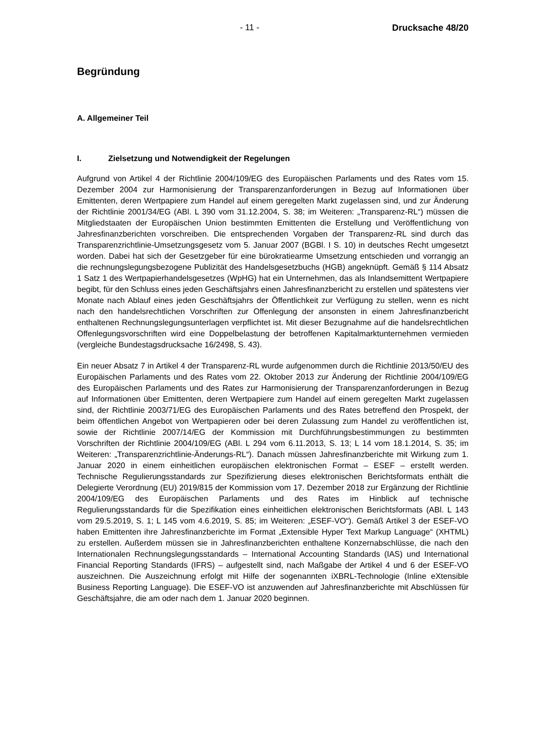- 11 - Drucksache 48/20
Begründung
A. Allgemeiner Teil
I. Zielsetzung und Notwendigkeit der Regelungen
Aufgrund von Artikel 4 der Richtlinie 2004/109/EG des Europäischen Parlaments und des Rates vom 15. Dezember 2004 zur Harmonisierung der Transparenzanforderungen in Bezug auf Informationen über Emittenten, deren Wertpapiere zum Handel auf einem geregelten Markt zugelassen sind, und zur Änderung der Richtlinie 2001/34/EG (ABl. L 390 vom 31.12.2004, S. 38; im Weiteren: „Transparenz-RL“) müssen die Mitgliedstaaten der Europäischen Union bestimmten Emittenten die Erstellung und Veröffentlichung von Jahresfinanzberichten vorschreiben. Die entsprechenden Vorgaben der Transparenz-RL sind durch das Transparenzrichtlinie-Umsetzungsgesetz vom 5. Januar 2007 (BGBl. I S. 10) in deutsches Recht umgesetzt worden. Dabei hat sich der Gesetzgeber für eine bürokratiearme Umsetzung entschieden und vorrangig an die rechnungslegungsbezogene Publizität des Handelsgesetzbuchs (HGB) angeknüpft. Gemäß § 114 Absatz 1 Satz 1 des Wertpapierhandelsgesetzes (WpHG) hat ein Unternehmen, das als Inlandsemittent Wertpapiere begibt, für den Schluss eines jeden Geschäftsjahrs einen Jahresfinanzbericht zu erstellen und spätestens vier Monate nach Ablauf eines jeden Geschäftsjahrs der Öffentlichkeit zur Verfügung zu stellen, wenn es nicht nach den handelsrechtlichen Vorschriften zur Offenlegung der ansonsten in einem Jahresfinanzbericht enthaltenen Rechnungslegungsunterlagen verpflichtet ist. Mit dieser Bezugnahme auf die handelsrechtlichen Offenlegungsvorschriften wird eine Doppelbelastung der betroffenen Kapitalmarktunternehmen vermieden (vergleiche Bundestagsdrucksache 16/2498, S. 43).
Ein neuer Absatz 7 in Artikel 4 der Transparenz-RL wurde aufgenommen durch die Richtlinie 2013/50/EU des Europäischen Parlaments und des Rates vom 22. Oktober 2013 zur Änderung der Richtlinie 2004/109/EG des Europäischen Parlaments und des Rates zur Harmonisierung der Transparenzanforderungen in Bezug auf Informationen über Emittenten, deren Wertpapiere zum Handel auf einem geregelten Markt zugelassen sind, der Richtlinie 2003/71/EG des Europäischen Parlaments und des Rates betreffend den Prospekt, der beim öffentlichen Angebot von Wertpapieren oder bei deren Zulassung zum Handel zu veröffentlichen ist, sowie der Richtlinie 2007/14/EG der Kommission mit Durchführungsbestimmungen zu bestimmten Vorschriften der Richtlinie 2004/109/EG (ABl. L 294 vom 6.11.2013, S. 13; L 14 vom 18.1.2014, S. 35; im Weiteren: „Transparenzrichtlinie-Änderungs-RL“). Danach müssen Jahresfinanzberichte mit Wirkung zum 1. Januar 2020 in einem einheitlichen europäischen elektronischen Format – ESEF – erstellt werden. Technische Regulierungsstandards zur Spezifizierung dieses elektronischen Berichtsformats enthält die Delegierte Verordnung (EU) 2019/815 der Kommission vom 17. Dezember 2018 zur Ergänzung der Richtlinie 2004/109/EG des Europäischen Parlaments und des Rates im Hinblick auf technische Regulierungsstandards für die Spezifikation eines einheitlichen elektronischen Berichtsformats (ABl. L 143 vom 29.5.2019, S. 1; L 145 vom 4.6.2019, S. 85; im Weiteren: „ESEF-VO“). Gemäß Artikel 3 der ESEF-VO haben Emittenten ihre Jahresfinanzberichte im Format „Extensible Hyper Text Markup Language“ (XHTML) zu erstellen. Außerdem müssen sie in Jahresfinanzberichten enthaltene Konzernabschlüsse, die nach den Internationalen Rechnungslegungsstandards – International Accounting Standards (IAS) und International Financial Reporting Standards (IFRS) – aufgestellt sind, nach Maßgabe der Artikel 4 und 6 der ESEF-VO auszeichnen. Die Auszeichnung erfolgt mit Hilfe der sogenannten iXBRL-Technologie (Inline eXtensible Business Reporting Language). Die ESEF-VO ist anzuwenden auf Jahresfinanzberichte mit Abschlüssen für Geschäftsjahre, die am oder nach dem 1. Januar 2020 beginnen.